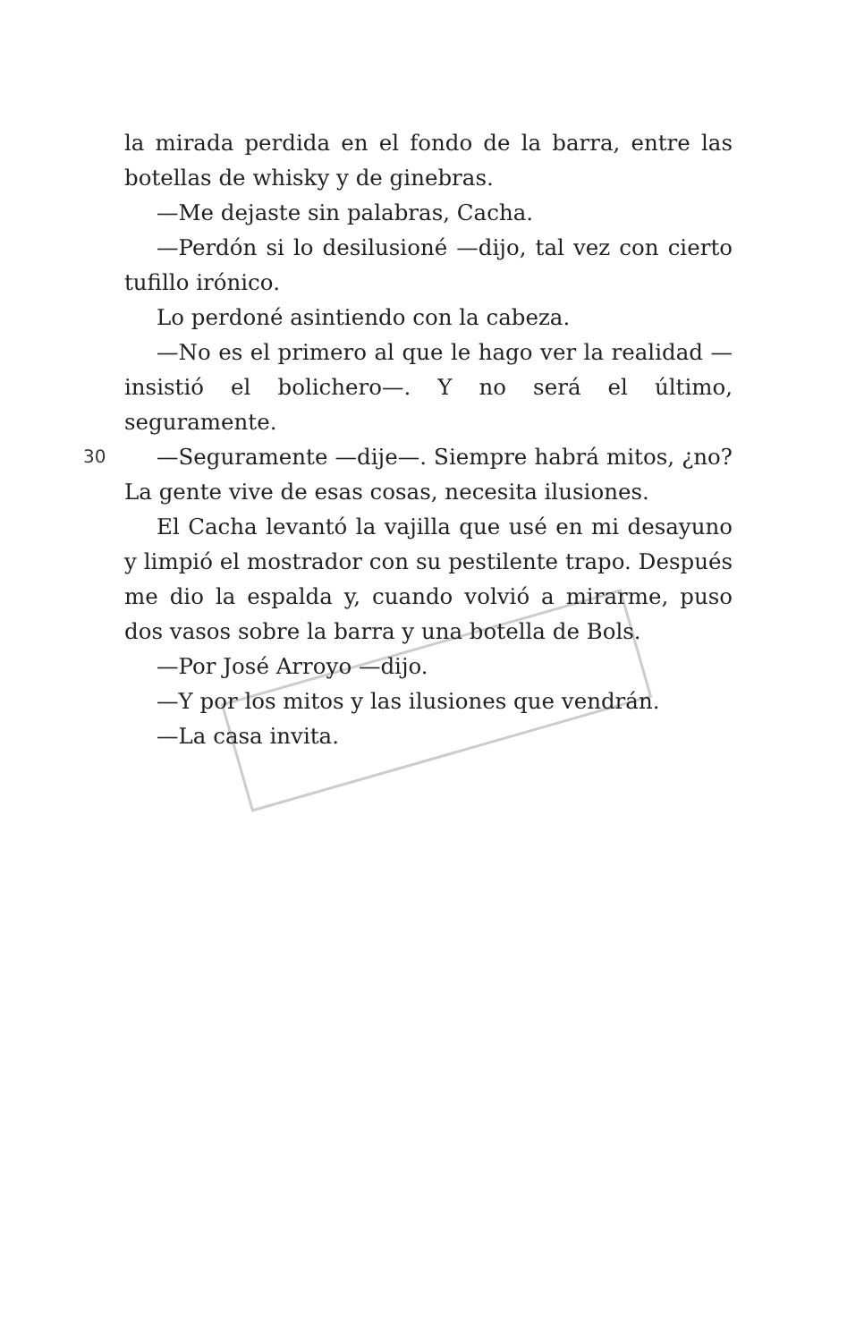la mirada perdida en el fondo de la barra, entre las botellas de whisky y de ginebras.
—Me dejaste sin palabras, Cacha.
—Perdón si lo desilusioné —dijo, tal vez con cierto tufillo irónico.
Lo perdoné asintiendo con la cabeza.
—No es el primero al que le hago ver la realidad —insistió el bolichero—. Y no será el último, seguramente.
30 —Seguramente —dije—. Siempre habrá mitos, ¿no? La gente vive de esas cosas, necesita ilusiones.
El Cacha levantó la vajilla que usé en mi desayuno y limpió el mostrador con su pestilente trapo. Después me dio la espalda y, cuando volvió a mirarme, puso dos vasos sobre la barra y una botella de Bols.
—Por José Arroyo —dijo.
—Y por los mitos y las ilusiones que vendrán.
—La casa invita.